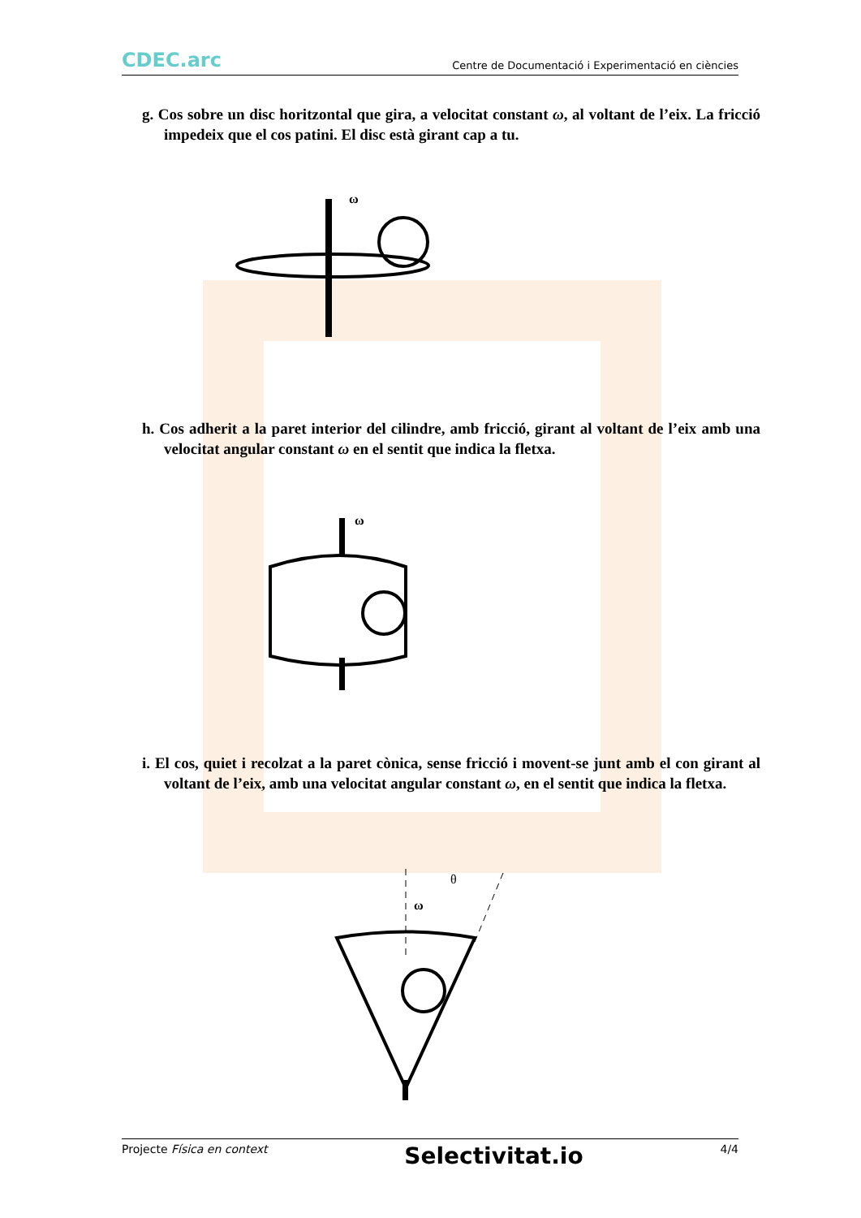CDEC.arc Centre de Documentació i Experimentació en ciències
g. Cos sobre un disc horitzontal que gira, a velocitat constant ω, al voltant de l’eix. La fricció impedeix que el cos patini. El disc està girant cap a tu.
ω
h. Cos adherit a la paret interior del cilindre, amb fricció, girant al voltant de l’eix amb una velocitat angular constant ω en el sentit que indica la fletxa.
ω
i. El cos, quiet i recolzat a la paret cònica, sense fricció i movent-se junt amb el con girant al voltant de l’eix, amb una velocitat angular constant ω, en el sentit que indica la fletxa.
θ
ω
Projecte Física en context Selectivitat.io 4/4